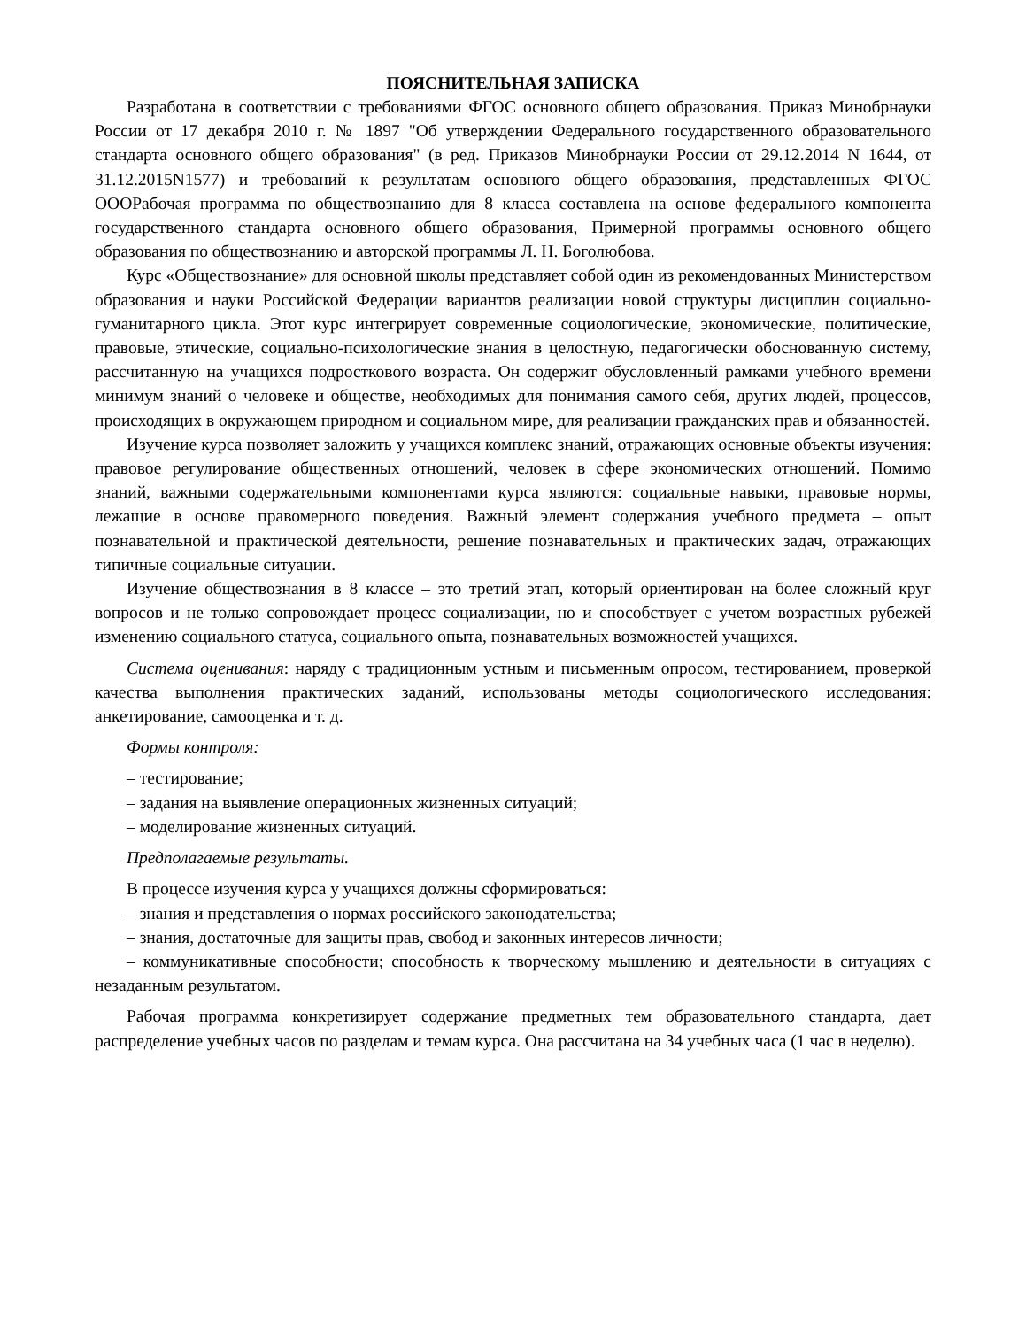ПОЯСНИТЕЛЬНАЯ ЗАПИСКА
Разработана в соответствии с требованиями ФГОС основного общего образования. Приказ Минобрнауки России от 17 декабря 2010 г. № 1897 "Об утверждении Федерального государственного образовательного стандарта основного общего образования" (в ред. Приказов Минобрнауки России от 29.12.2014 N 1644, от 31.12.2015N1577) и требований к результатам основного общего образования, представленных ФГОС ОООРабочая программа по обществознанию для 8 класса составлена на основе федерального компонента государственного стандарта основного общего образования, Примерной программы основного общего образования по обществознанию и авторской программы Л. Н. Боголюбова.
Курс «Обществознание» для основной школы представляет собой один из рекомендованных Министерством образования и науки Российской Федерации вариантов реализации новой структуры дисциплин социально-гуманитарного цикла. Этот курс интегрирует современные социологические, экономические, политические, правовые, этические, социально-психологические знания в целостную, педагогически обоснованную систему, рассчитанную на учащихся подросткового возраста. Он содержит обусловленный рамками учебного времени минимум знаний о человеке и обществе, необходимых для понимания самого себя, других людей, процессов, происходящих в окружающем природном и социальном мире, для реализации гражданских прав и обязанностей.
Изучение курса позволяет заложить у учащихся комплекс знаний, отражающих основные объекты изучения: правовое регулирование общественных отношений, человек в сфере экономических отношений. Помимо знаний, важными содержательными компонентами курса являются: социальные навыки, правовые нормы, лежащие в основе правомерного поведения. Важный элемент содержания учебного предмета – опыт познавательной и практической деятельности, решение познавательных и практических задач, отражающих типичные социальные ситуации.
Изучение обществознания в 8 классе – это третий этап, который ориентирован на более сложный круг вопросов и не только сопровождает процесс социализации, но и способствует с учетом возрастных рубежей изменению социального статуса, социального опыта, познавательных возможностей учащихся.
Система оценивания: наряду с традиционным устным и письменным опросом, тестированием, проверкой качества выполнения практических заданий, использованы методы социологического исследования: анкетирование, самооценка и т. д.
Формы контроля:
– тестирование;
– задания на выявление операционных жизненных ситуаций;
– моделирование жизненных ситуаций.
Предполагаемые результаты.
В процессе изучения курса у учащихся должны сформироваться:
– знания и представления о нормах российского законодательства;
– знания, достаточные для защиты прав, свобод и законных интересов личности;
– коммуникативные способности; способность к творческому мышлению и деятельности в ситуациях с незаданным результатом.
Рабочая программа конкретизирует содержание предметных тем образовательного стандарта, дает распределение учебных часов по разделам и темам курса. Она рассчитана на 34 учебных часа (1 час в неделю).